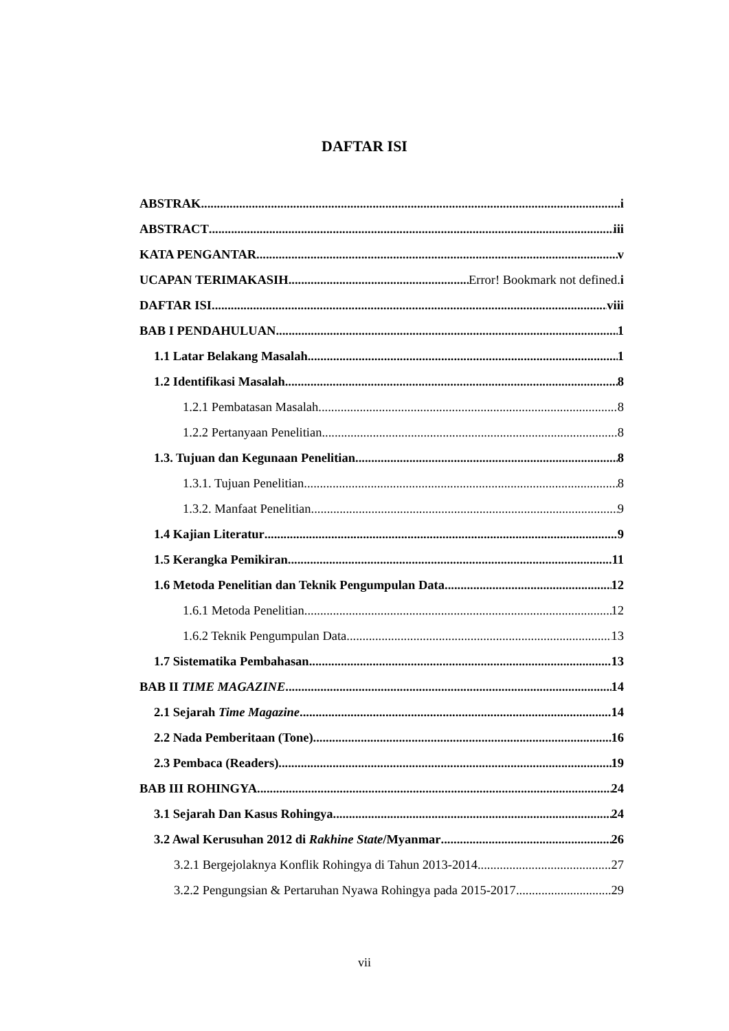DAFTAR ISI
ABSTRAK i
ABSTRACT iii
KATA PENGANTAR v
UCAPAN TERIMAKASIH Error! Bookmark not defined.i
DAFTAR ISI viii
BAB I PENDAHULUAN 1
1.1 Latar Belakang Masalah 1
1.2 Identifikasi Masalah 8
1.2.1 Pembatasan Masalah 8
1.2.2 Pertanyaan Penelitian 8
1.3. Tujuan dan Kegunaan Penelitian 8
1.3.1. Tujuan Penelitian 8
1.3.2. Manfaat Penelitian 9
1.4 Kajian Literatur 9
1.5 Kerangka Pemikiran 11
1.6 Metoda Penelitian dan Teknik Pengumpulan Data 12
1.6.1 Metoda Penelitian 12
1.6.2 Teknik Pengumpulan Data 13
1.7 Sistematika Pembahasan 13
BAB II TIME MAGAZINE 14
2.1 Sejarah Time Magazine 14
2.2 Nada Pemberitaan (Tone) 16
2.3 Pembaca (Readers) 19
BAB III ROHINGYA 24
3.1 Sejarah Dan Kasus Rohingya 24
3.2 Awal Kerusuhan 2012 di Rakhine State/Myanmar 26
3.2.1 Bergejolaknya Konflik Rohingya di Tahun 2013-2014 27
3.2.2 Pengungsian & Pertaruhan Nyawa Rohingya pada 2015-2017 29
vii